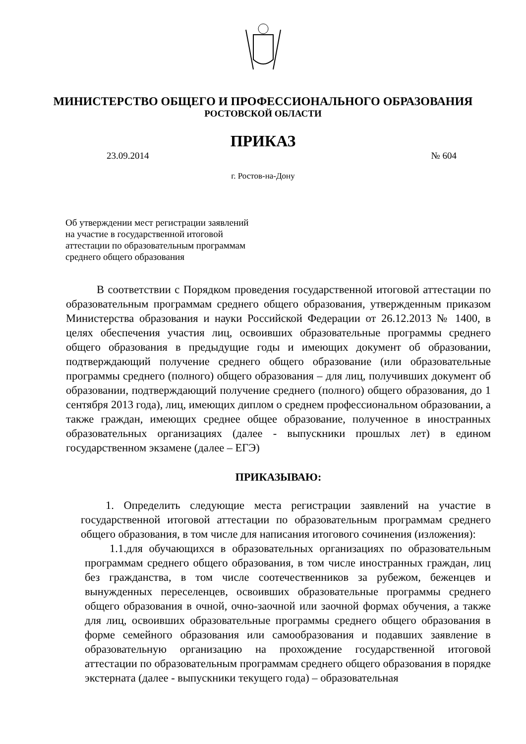МИНИСТЕРСТВО ОБЩЕГО И ПРОФЕССИОНАЛЬНОГО ОБРАЗОВАНИЯ
РОСТОВСКОЙ ОБЛАСТИ
ПРИКАЗ
23.09.2014 № 604
г. Ростов-на-Дону
Об утверждении мест регистрации заявлений
на участие в государственной итоговой
аттестации по образовательным программам
среднего общего образования
В соответствии с Порядком проведения государственной итоговой аттестации по образовательным программам среднего общего образования, утвержденным приказом Министерства образования и науки Российской Федерации от 26.12.2013 № 1400, в целях обеспечения участия лиц, освоивших образовательные программы среднего общего образования в предыдущие годы и имеющих документ об образовании, подтверждающий получение среднего общего образование (или образовательные программы среднего (полного) общего образования – для лиц, получивших документ об образовании, подтверждающий получение среднего (полного) общего образования, до 1 сентября 2013 года), лиц, имеющих диплом о среднем профессиональном образовании, а также граждан, имеющих среднее общее образование, полученное в иностранных образовательных организациях (далее - выпускники прошлых лет) в едином государственном экзамене (далее – ЕГЭ)
ПРИКАЗЫВАЮ:
1. Определить следующие места регистрации заявлений на участие в государственной итоговой аттестации по образовательным программам среднего общего образования, в том числе для написания итогового сочинения (изложения):
1.1.для обучающихся в образовательных организациях по образовательным программам среднего общего образования, в том числе иностранных граждан, лиц без гражданства, в том числе соотечественников за рубежом, беженцев и вынужденных переселенцев, освоивших образовательные программы среднего общего образования в очной, очно-заочной или заочной формах обучения, а также для лиц, освоивших образовательные программы среднего общего образования в форме семейного образования или самообразования и подавших заявление в образовательную организацию на прохождение государственной итоговой аттестации по образовательным программам среднего общего образования в порядке экстерната (далее - выпускники текущего года) – образовательная